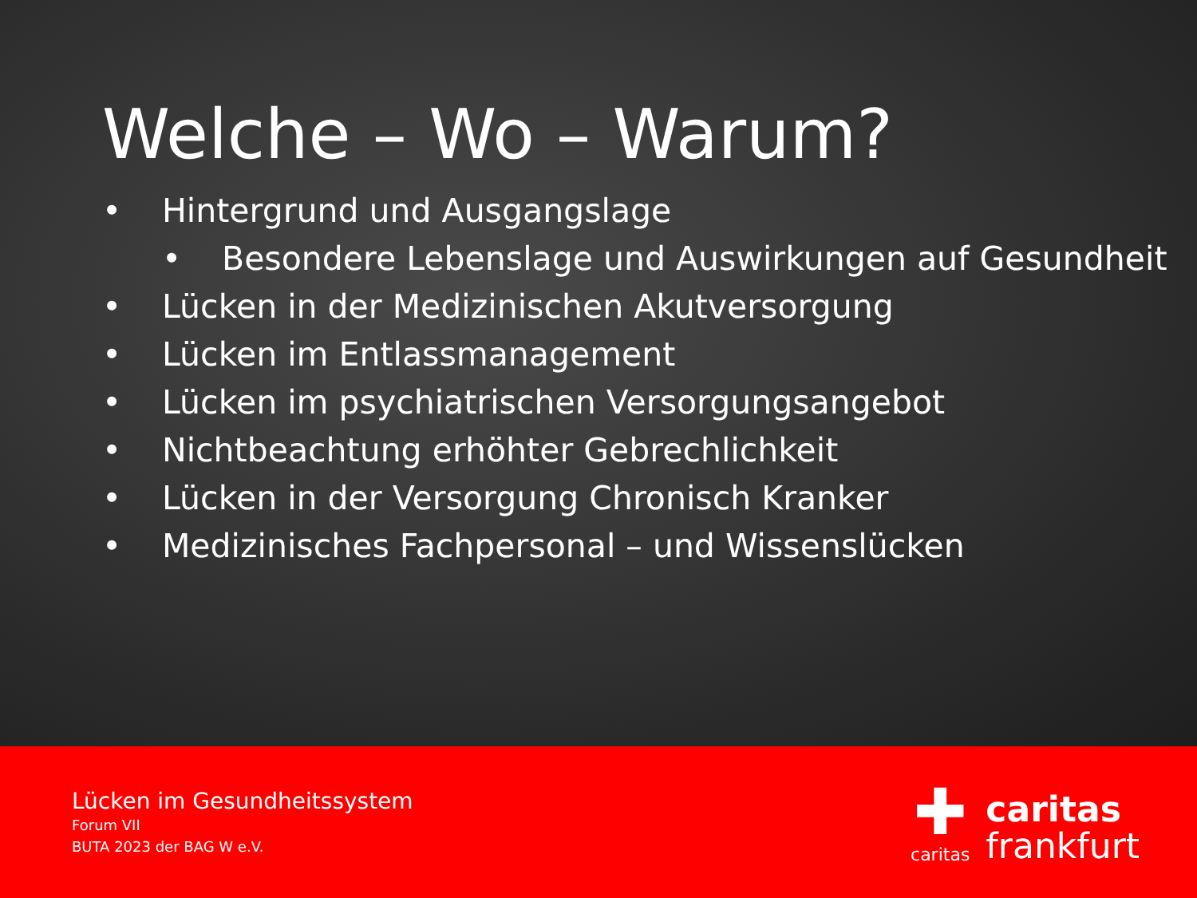Welche – Wo – Warum?
• Hintergrund und Ausgangslage
• Besondere Lebenslage und Auswirkungen auf Gesundheit
• Lücken in der Medizinischen Akutversorgung
• Lücken im Entlassmanagement
• Lücken im psychiatrischen Versorgungsangebot
• Nichtbeachtung erhöhter Gebrechlichkeit
• Lücken in der Versorgung Chronisch Kranker
• Medizinisches Fachpersonal – und Wissenslücken
Lücken im Gesundheitssystem
Forum VII
BUTA 2023 der BAG W e.V.
✚
caritas
caritas
frankfurt